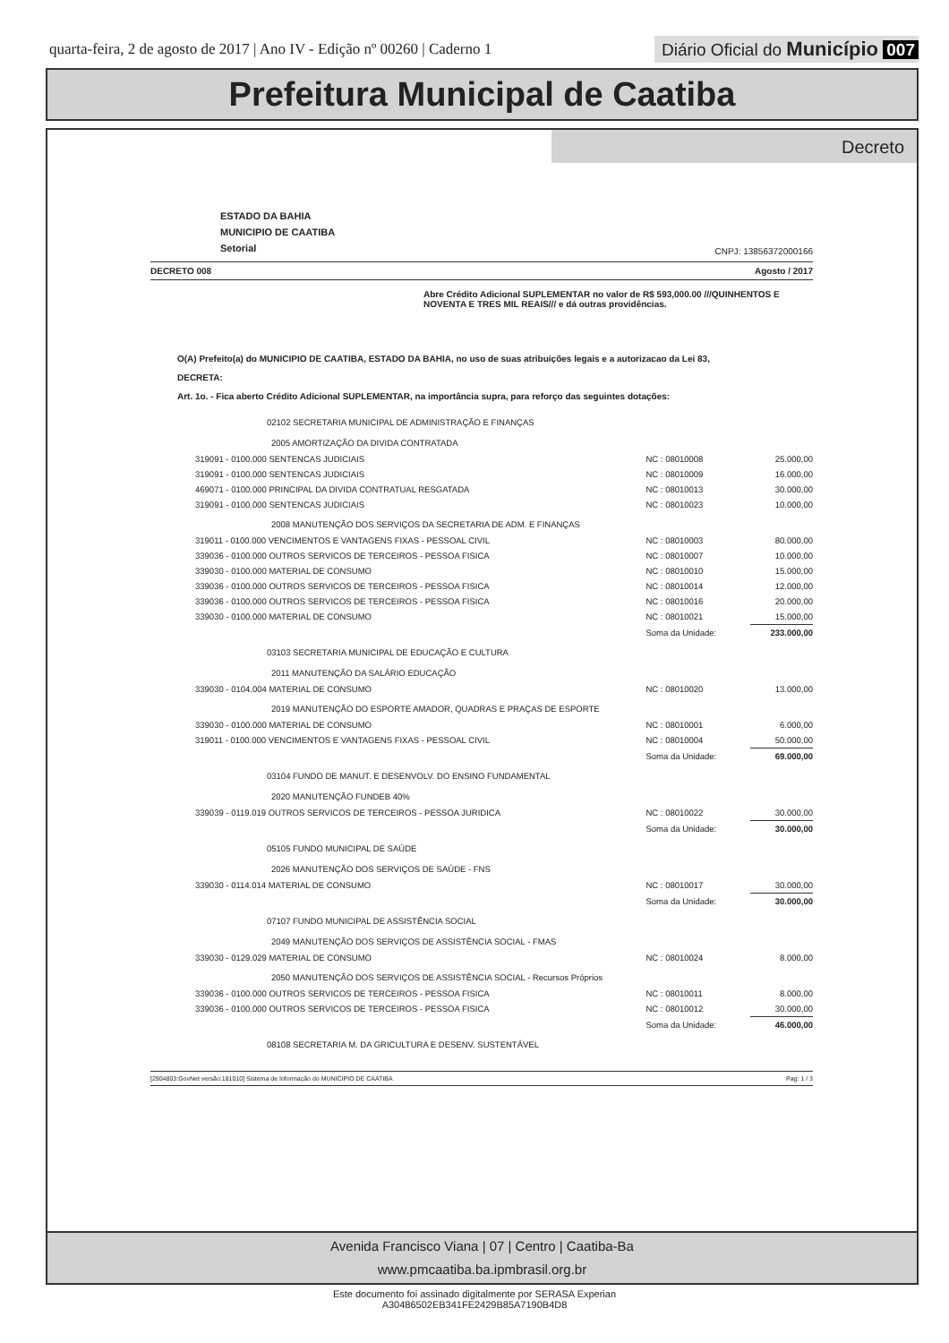quarta-feira, 2 de agosto de 2017 | Ano IV - Edição nº 00260 | Caderno 1
Diário Oficial do Município 007
Prefeitura Municipal de Caatiba
Decreto
ESTADO DA BAHIA
MUNICIPIO DE CAATIBA
Setorial
CNPJ: 13856372000166
DECRETO 008 Agosto / 2017
Abre Crédito Adicional SUPLEMENTAR no valor de R$ 593,000.00 ///QUINHENTOS E NOVENTA E TRES MIL REAIS/// e dá outras providências.
O(A) Prefeito(a) do MUNICIPIO DE CAATIBA, ESTADO DA BAHIA, no uso de suas atribuições legais e a autorizacao da Lei 83,
DECRETA:
Art. 1o. - Fica aberto Crédito Adicional SUPLEMENTAR, na importância supra, para reforço das seguintes dotações:
| 02102 SECRETARIA MUNICIPAL DE ADMINISTRAÇÃO E FINANÇAS | | |
| 2005 AMORTIZAÇÃO DA DIVIDA CONTRATADA | | |
| 319091 - 0100.000 SENTENCAS JUDICIAIS | NC : 08010008 | 25.000,00 |
| 319091 - 0100.000 SENTENCAS JUDICIAIS | NC : 08010009 | 16.000,00 |
| 469071 - 0100.000 PRINCIPAL DA DIVIDA CONTRATUAL RESGATADA | NC : 08010013 | 30.000,00 |
| 319091 - 0100.000 SENTENCAS JUDICIAIS | NC : 08010023 | 10.000,00 |
| 2008 MANUTENÇÃO DOS SERVIÇOS DA SECRETARIA DE ADM. E FINANÇAS | | |
| 319011 - 0100.000 VENCIMENTOS E VANTAGENS FIXAS - PESSOAL CIVIL | NC : 08010003 | 80.000,00 |
| 339036 - 0100.000 OUTROS SERVICOS DE TERCEIROS - PESSOA FISICA | NC : 08010007 | 10.000,00 |
| 339030 - 0100.000 MATERIAL DE CONSUMO | NC : 08010010 | 15.000,00 |
| 339036 - 0100.000 OUTROS SERVICOS DE TERCEIROS - PESSOA FISICA | NC : 08010014 | 12.000,00 |
| 339036 - 0100.000 OUTROS SERVICOS DE TERCEIROS - PESSOA FISICA | NC : 08010016 | 20.000,00 |
| 339030 - 0100.000 MATERIAL DE CONSUMO | NC : 08010021 | 15.000,00 |
| | Soma da Unidade: | 233.000,00 |
| 03103 SECRETARIA MUNICIPAL DE EDUCAÇÃO E CULTURA | | |
| 2011 MANUTENÇÃO DA SALÁRIO EDUCAÇÃO | | |
| 339030 - 0104.004 MATERIAL DE CONSUMO | NC : 08010020 | 13.000,00 |
| 2019 MANUTENÇÃO DO ESPORTE AMADOR, QUADRAS E PRAÇAS DE ESPORTE | | |
| 339030 - 0100.000 MATERIAL DE CONSUMO | NC : 08010001 | 6.000,00 |
| 319011 - 0100.000 VENCIMENTOS E VANTAGENS FIXAS - PESSOAL CIVIL | NC : 08010004 | 50.000,00 |
| | Soma da Unidade: | 69.000,00 |
| 03104 FUNDO DE MANUT. E DESENVOLV. DO ENSINO FUNDAMENTAL | | |
| 2020 MANUTENÇÃO FUNDEB 40% | | |
| 339039 - 0119.019 OUTROS SERVICOS DE TERCEIROS - PESSOA JURIDICA | NC : 08010022 | 30.000,00 |
| | Soma da Unidade: | 30.000,00 |
| 05105 FUNDO MUNICIPAL DE SAÚDE | | |
| 2026 MANUTENÇÃO DOS SERVIÇOS DE SAÚDE - FNS | | |
| 339030 - 0114.014 MATERIAL DE CONSUMO | NC : 08010017 | 30.000,00 |
| | Soma da Unidade: | 30.000,00 |
| 07107 FUNDO MUNICIPAL DE ASSISTÊNCIA SOCIAL | | |
| 2049 MANUTENÇÃO DOS SERVIÇOS DE ASSISTÊNCIA SOCIAL - FMAS | | |
| 339030 - 0129.029 MATERIAL DE CONSUMO | NC : 08010024 | 8.000,00 |
| 2050 MANUTENÇÃO DOS SERVIÇOS DE ASSISTÊNCIA SOCIAL - Recursos Próprios | | |
| 339036 - 0100.000 OUTROS SERVICOS DE TERCEIROS - PESSOA FISICA | NC : 08010011 | 8.000,00 |
| 339036 - 0100.000 OUTROS SERVICOS DE TERCEIROS - PESSOA FISICA | NC : 08010012 | 30.000,00 |
| | Soma da Unidade: | 46.000,00 |
| 08108 SECRETARIA M. DA GRICULTURA E DESENV. SUSTENTÁVEL | | |
[2904803:GovNet versão:181010] Sistema de Informação do MUNICIPIO DE CAATIBA Pag: 1 / 3
Avenida Francisco Viana | 07 | Centro | Caatiba-Ba
www.pmcaatiba.ba.ipmbrasil.org.br
Este documento foi assinado digitalmente por SERASA Experian
A30486502EB341FE2429B85A7190B4D8